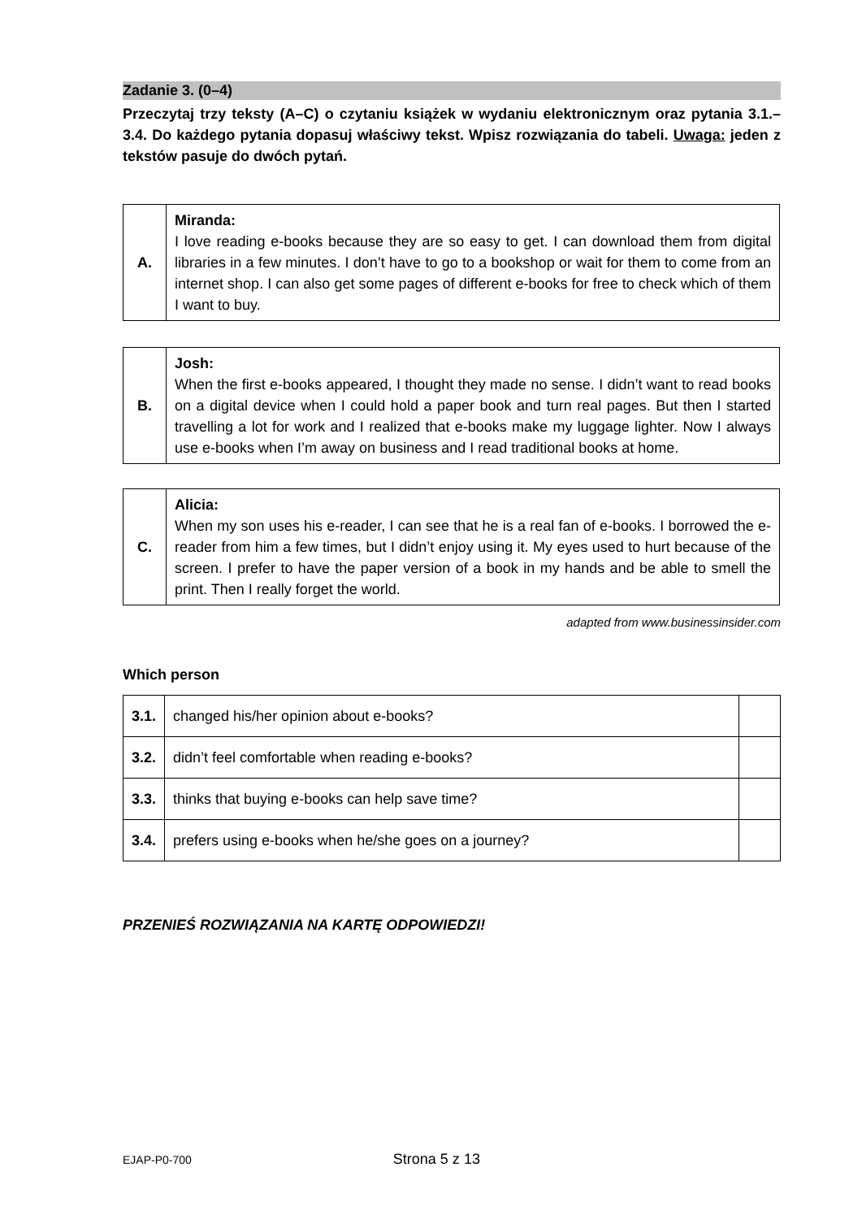Zadanie 3. (0–4)
Przeczytaj trzy teksty (A–C) o czytaniu książek w wydaniu elektronicznym oraz pytania 3.1.–3.4. Do każdego pytania dopasuj właściwy tekst. Wpisz rozwiązania do tabeli. Uwaga: jeden z tekstów pasuje do dwóch pytań.
| A. | Miranda: I love reading e-books because they are so easy to get. I can download them from digital libraries in a few minutes. I don’t have to go to a bookshop or wait for them to come from an internet shop. I can also get some pages of different e-books for free to check which of them I want to buy. |
| B. | Josh: When the first e-books appeared, I thought they made no sense. I didn’t want to read books on a digital device when I could hold a paper book and turn real pages. But then I started travelling a lot for work and I realized that e-books make my luggage lighter. Now I always use e-books when I’m away on business and I read traditional books at home. |
| C. | Alicia: When my son uses his e-reader, I can see that he is a real fan of e-books. I borrowed the e-reader from him a few times, but I didn’t enjoy using it. My eyes used to hurt because of the screen. I prefer to have the paper version of a book in my hands and be able to smell the print. Then I really forget the world. |
adapted from www.businessinsider.com
Which person
| 3.1. | changed his/her opinion about e-books? | |
| 3.2. | didn’t feel comfortable when reading e-books? | |
| 3.3. | thinks that buying e-books can help save time? | |
| 3.4. | prefers using e-books when he/she goes on a journey? | |
PRZENIEŚ ROZWIĄZANIA NA KARTĘ ODPOWIEDZI!
EJAP-P0-700 Strona 5 z 13